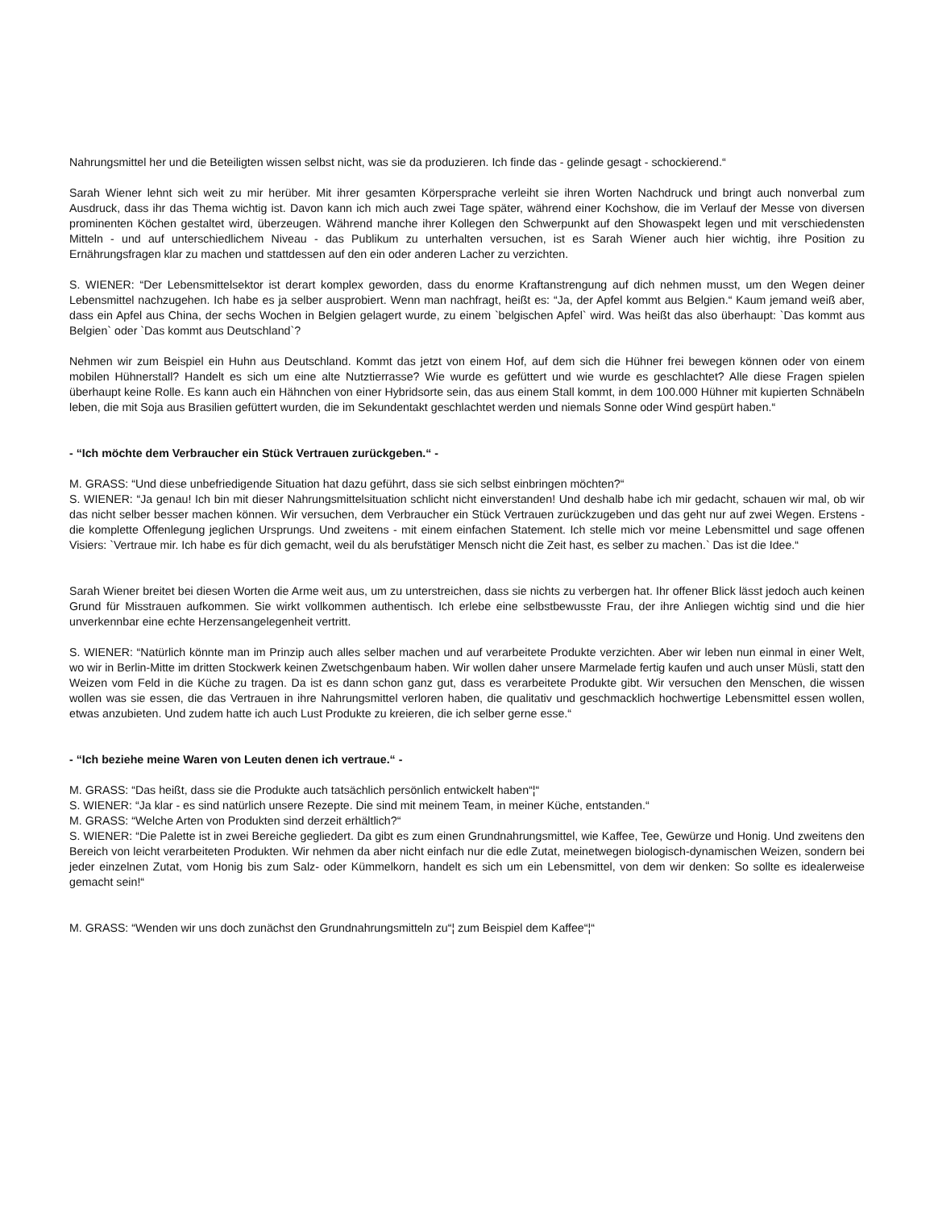Nahrungsmittel her und die Beteiligten wissen selbst nicht, was sie da produzieren. Ich finde das - gelinde gesagt - schockierend.“
Sarah Wiener lehnt sich weit zu mir herüber. Mit ihrer gesamten Körpersprache verleiht sie ihren Worten Nachdruck und bringt auch nonverbal zum Ausdruck, dass ihr das Thema wichtig ist. Davon kann ich mich auch zwei Tage später, während einer Kochshow, die im Verlauf der Messe von diversen prominenten Köchen gestaltet wird, überzeugen. Während manche ihrer Kollegen den Schwerpunkt auf den Showaspekt legen und mit verschiedensten Mitteln - und auf unterschiedlichem Niveau - das Publikum zu unterhalten versuchen, ist es Sarah Wiener auch hier wichtig, ihre Position zu Ernährungsfragen klar zu machen und stattdessen auf den ein oder anderen Lacher zu verzichten.
S. WIENER: “Der Lebensmittelsektor ist derart komplex geworden, dass du enorme Kraftanstrengung auf dich nehmen musst, um den Wegen deiner Lebensmittel nachzugehen. Ich habe es ja selber ausprobiert. Wenn man nachfragt, heißt es: “Ja, der Apfel kommt aus Belgien.“ Kaum jemand weiß aber, dass ein Apfel aus China, der sechs Wochen in Belgien gelagert wurde, zu einem `belgischen Apfel` wird. Was heißt das also überhaupt: `Das kommt aus Belgien` oder `Das kommt aus Deutschland`?
Nehmen wir zum Beispiel ein Huhn aus Deutschland. Kommt das jetzt von einem Hof, auf dem sich die Hühner frei bewegen können oder von einem mobilen Hühnerstall? Handelt es sich um eine alte Nutztierrasse? Wie wurde es gefüttert und wie wurde es geschlachtet? Alle diese Fragen spielen überhaupt keine Rolle. Es kann auch ein Hähnchen von einer Hybridsorte sein, das aus einem Stall kommt, in dem 100.000 Hühner mit kupierten Schnäbeln leben, die mit Soja aus Brasilien gefüttert wurden, die im Sekundentakt geschlachtet werden und niemals Sonne oder Wind gespürt haben.“
- “Ich möchte dem Verbraucher ein Stück Vertrauen zurückgeben.“ -
M. GRASS: “Und diese unbefriedigende Situation hat dazu geführt, dass sie sich selbst einbringen möchten?“
S. WIENER: “Ja genau! Ich bin mit dieser Nahrungsmittelsituation schlicht nicht einverstanden! Und deshalb habe ich mir gedacht, schauen wir mal, ob wir das nicht selber besser machen können. Wir versuchen, dem Verbraucher ein Stück Vertrauen zurückzugeben und das geht nur auf zwei Wegen. Erstens - die komplette Offenlegung jeglichen Ursprungs. Und zweitens - mit einem einfachen Statement. Ich stelle mich vor meine Lebensmittel und sage offenen Visiers: `Vertraue mir. Ich habe es für dich gemacht, weil du als berufstätiger Mensch nicht die Zeit hast, es selber zu machen.` Das ist die Idee.“
Sarah Wiener breitet bei diesen Worten die Arme weit aus, um zu unterstreichen, dass sie nichts zu verbergen hat. Ihr offener Blick lässt jedoch auch keinen Grund für Misstrauen aufkommen. Sie wirkt vollkommen authentisch. Ich erlebe eine selbstbewusste Frau, der ihre Anliegen wichtig sind und die hier unverkennbar eine echte Herzensangelegenheit vertritt.
S. WIENER: “Natürlich könnte man im Prinzip auch alles selber machen und auf verarbeitete Produkte verzichten. Aber wir leben nun einmal in einer Welt, wo wir in Berlin-Mitte im dritten Stockwerk keinen Zwetschgenbaum haben. Wir wollen daher unsere Marmelade fertig kaufen und auch unser Müsli, statt den Weizen vom Feld in die Küche zu tragen. Da ist es dann schon ganz gut, dass es verarbeitete Produkte gibt. Wir versuchen den Menschen, die wissen wollen was sie essen, die das Vertrauen in ihre Nahrungsmittel verloren haben, die qualitativ und geschmacklich hochwertige Lebensmittel essen wollen, etwas anzubieten. Und zudem hatte ich auch Lust Produkte zu kreieren, die ich selber gerne esse.“
- “Ich beziehe meine Waren von Leuten denen ich vertraue.“ -
M. GRASS: “Das heißt, dass sie die Produkte auch tatsächlich persönlich entwickelt haben“¦“
S. WIENER: “Ja klar - es sind natürlich unsere Rezepte. Die sind mit meinem Team, in meiner Küche, entstanden.“
M. GRASS: “Welche Arten von Produkten sind derzeit erhältlich?“
S. WIENER: “Die Palette ist in zwei Bereiche gegliedert. Da gibt es zum einen Grundnahrungsmittel, wie Kaffee, Tee, Gewürze und Honig. Und zweitens den Bereich von leicht verarbeiteten Produkten. Wir nehmen da aber nicht einfach nur die edle Zutat, meinetwegen biologisch-dynamischen Weizen, sondern bei jeder einzelnen Zutat, vom Honig bis zum Salz- oder Kümmelkorn, handelt es sich um ein Lebensmittel, von dem wir denken: So sollte es idealerweise gemacht sein!“
M. GRASS: “Wenden wir uns doch zunächst den Grundnahrungsmitteln zu“¦ zum Beispiel dem Kaffee“¦“